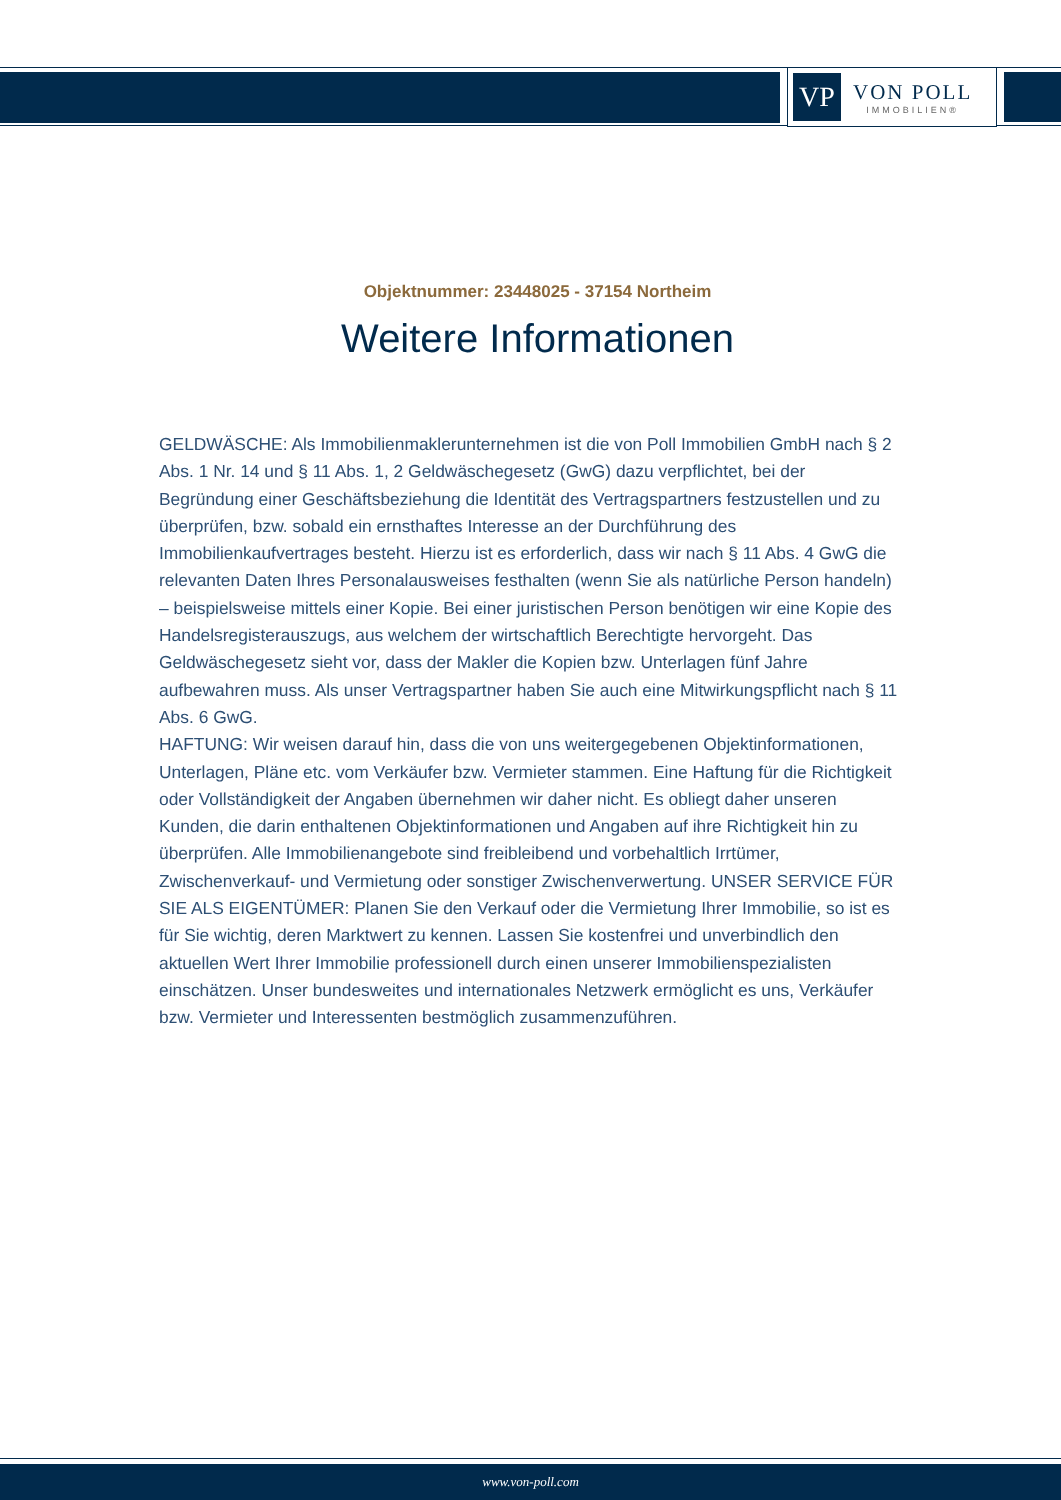VP
VON POLL
IMMOBILIEN®
Objektnummer: 23448025 - 37154 Northeim
Weitere Informationen
GELDWÄSCHE: Als Immobilienmaklerunternehmen ist die von Poll Immobilien GmbH nach § 2 Abs. 1 Nr. 14 und § 11 Abs. 1, 2 Geldwäschegesetz (GwG) dazu verpflichtet, bei der Begründung einer Geschäftsbeziehung die Identität des Vertragspartners festzustellen und zu überprüfen, bzw. sobald ein ernsthaftes Interesse an der Durchführung des Immobilienkaufvertrages besteht. Hierzu ist es erforderlich, dass wir nach § 11 Abs. 4 GwG die relevanten Daten Ihres Personalausweises festhalten (wenn Sie als natürliche Person handeln) – beispielsweise mittels einer Kopie. Bei einer juristischen Person benötigen wir eine Kopie des Handelsregisterauszugs, aus welchem der wirtschaftlich Berechtigte hervorgeht. Das Geldwäschegesetz sieht vor, dass der Makler die Kopien bzw. Unterlagen fünf Jahre aufbewahren muss. Als unser Vertragspartner haben Sie auch eine Mitwirkungspflicht nach § 11 Abs. 6 GwG.
HAFTUNG: Wir weisen darauf hin, dass die von uns weitergegebenen Objektinformationen, Unterlagen, Pläne etc. vom Verkäufer bzw. Vermieter stammen. Eine Haftung für die Richtigkeit oder Vollständigkeit der Angaben übernehmen wir daher nicht. Es obliegt daher unseren Kunden, die darin enthaltenen Objektinformationen und Angaben auf ihre Richtigkeit hin zu überprüfen. Alle Immobilienangebote sind freibleibend und vorbehaltlich Irrtümer, Zwischenverkauf- und Vermietung oder sonstiger Zwischenverwertung. UNSER SERVICE FÜR SIE ALS EIGENTÜMER: Planen Sie den Verkauf oder die Vermietung Ihrer Immobilie, so ist es für Sie wichtig, deren Marktwert zu kennen. Lassen Sie kostenfrei und unverbindlich den aktuellen Wert Ihrer Immobilie professionell durch einen unserer Immobilienspezialisten einschätzen. Unser bundesweites und internationales Netzwerk ermöglicht es uns, Verkäufer bzw. Vermieter und Interessenten bestmöglich zusammenzuführen.
www.von-poll.com